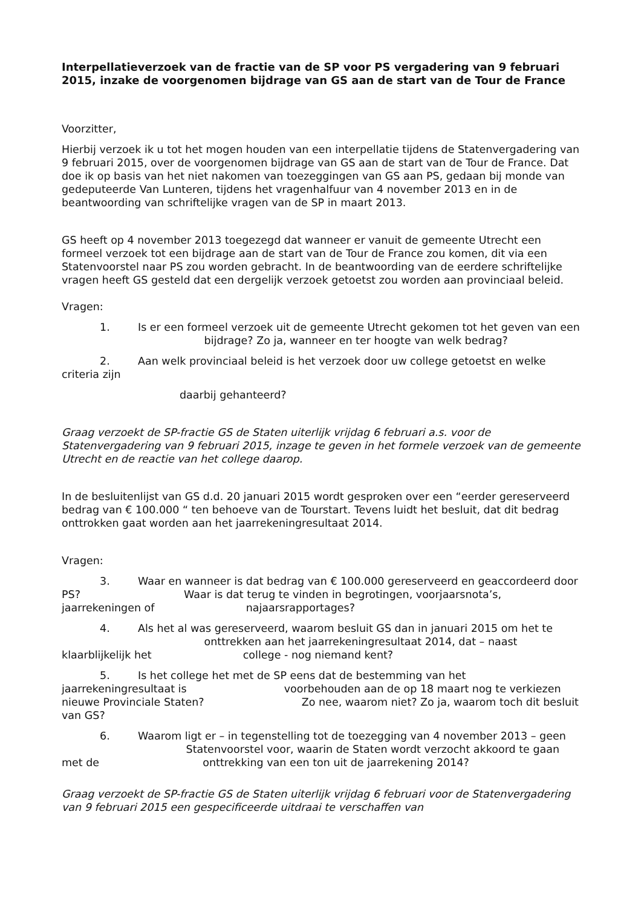Interpellatieverzoek van de fractie van de SP voor PS vergadering van 9 februari 2015, inzake de voorgenomen bijdrage van GS aan de start van de Tour de France
Voorzitter,
Hierbij verzoek ik u tot het mogen houden van een interpellatie tijdens de Statenvergadering van 9 februari 2015, over de voorgenomen bijdrage van GS aan de start van de Tour de France. Dat doe ik op basis van het niet nakomen van toezeggingen van GS aan PS, gedaan bij monde van gedeputeerde Van Lunteren, tijdens het vragenhalfuur van 4 november 2013 en in de beantwoording van schriftelijke vragen van de SP in maart 2013.
GS heeft op 4 november 2013 toegezegd dat wanneer er vanuit de gemeente Utrecht een formeel verzoek tot een bijdrage aan de start van de Tour de France zou komen, dit via een Statenvoorstel naar PS zou worden gebracht. In de beantwoording van de eerdere schriftelijke vragen heeft GS gesteld dat een dergelijk verzoek getoetst zou worden aan provinciaal beleid.
Vragen:
1. Is er een formeel verzoek uit de gemeente Utrecht gekomen tot het geven van een bijdrage? Zo ja, wanneer en ter hoogte van welk bedrag?
2. Aan welk provinciaal beleid is het verzoek door uw college getoetst en welke criteria zijn
daarbij gehanteerd?
Graag verzoekt de SP-fractie GS de Staten uiterlijk vrijdag 6 februari a.s. voor de Statenvergadering van 9 februari 2015, inzage te geven in het formele verzoek van de gemeente Utrecht en de reactie van het college daarop.
In de besluitenlijst van GS d.d. 20 januari 2015 wordt gesproken over een “eerder gereserveerd bedrag van € 100.000 “ ten behoeve van de Tourstart. Tevens luidt het besluit, dat dit bedrag onttrokken gaat worden aan het jaarrekeningresultaat 2014.
Vragen:
3. Waar en wanneer is dat bedrag van € 100.000 gereserveerd en geaccordeerd door PS? Waar is dat terug te vinden in begrotingen, voorjaarsnota’s, jaarrekeningen of najaarsrapportages?
4. Als het al was gereserveerd, waarom besluit GS dan in januari 2015 om het te onttrekken aan het jaarrekeningresultaat 2014, dat – naast klaarblijkelijk het college - nog niemand kent?
5. Is het college het met de SP eens dat de bestemming van het jaarrekeningresultaat is voorbehouden aan de op 18 maart nog te verkiezen nieuwe Provinciale Staten? Zo nee, waarom niet? Zo ja, waarom toch dit besluit van GS?
6. Waarom ligt er – in tegenstelling tot de toezegging van 4 november 2013 – geen Statenvoorstel voor, waarin de Staten wordt verzocht akkoord te gaan met de onttrekking van een ton uit de jaarrekening 2014?
Graag verzoekt de SP-fractie GS de Staten uiterlijk vrijdag 6 februari voor de Statenvergadering van 9 februari 2015 een gespecificeerde uitdraai te verschaffen van